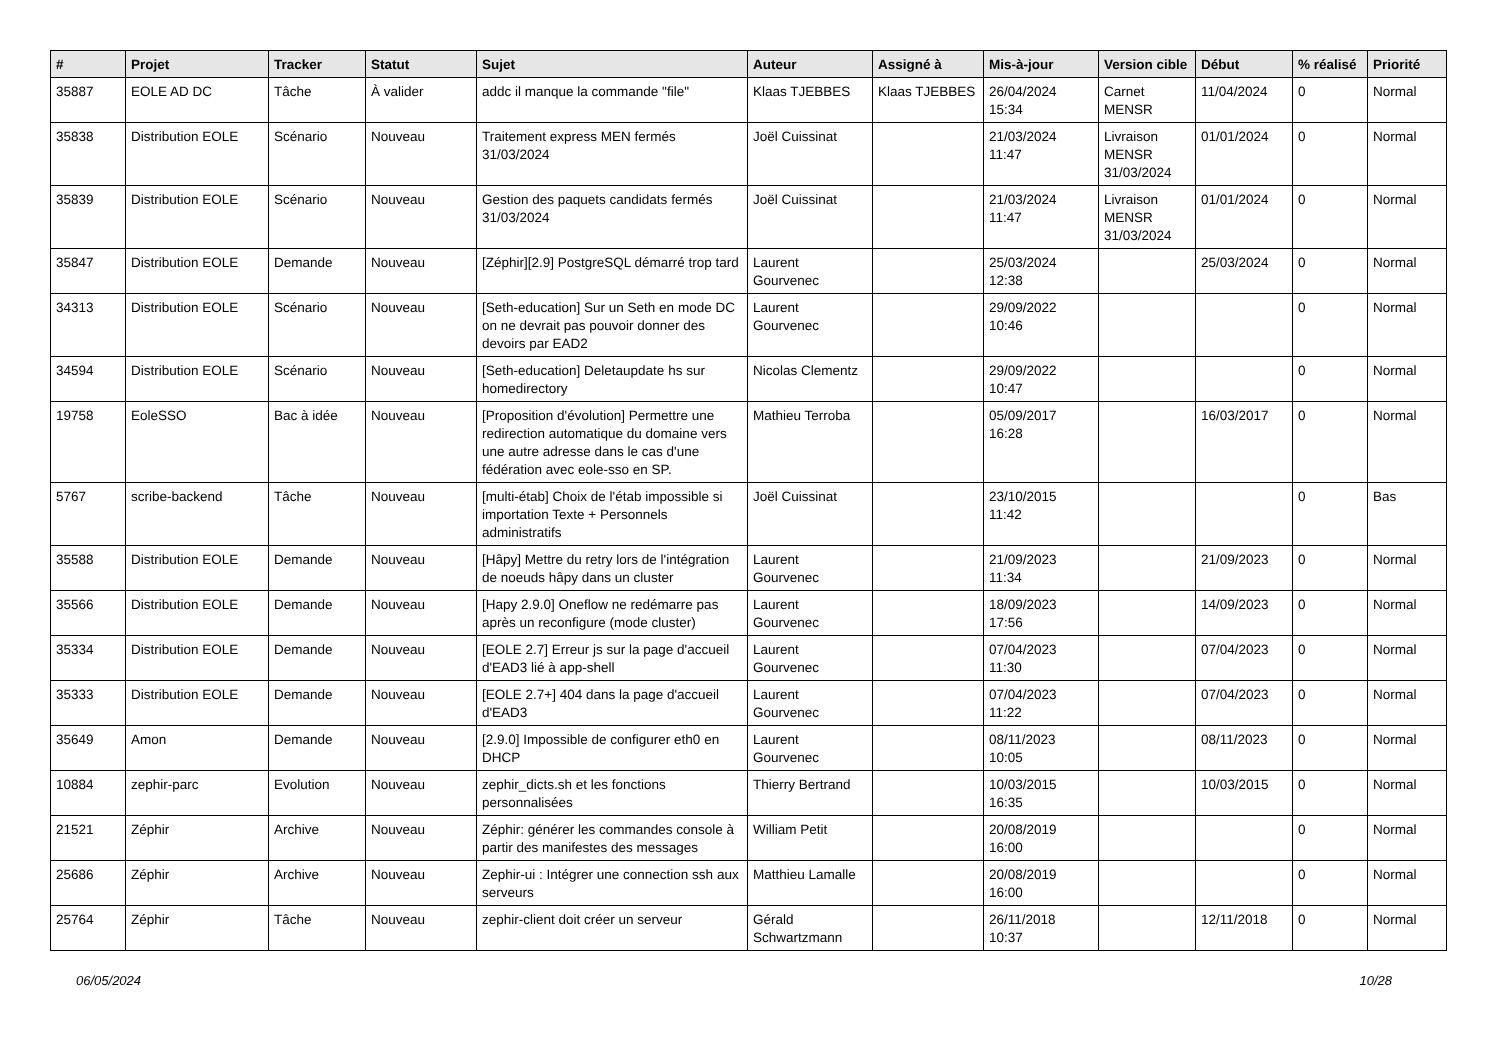| # | Projet | Tracker | Statut | Sujet | Auteur | Assigné à | Mis-à-jour | Version cible | Début | % réalisé | Priorité |
| --- | --- | --- | --- | --- | --- | --- | --- | --- | --- | --- | --- |
| 35887 | EOLE AD DC | Tâche | À valider | addc il manque la commande "file" | Klaas TJEBBES | Klaas TJEBBES | 26/04/2024 15:34 | Carnet MENSR | 11/04/2024 | 0 | Normal |
| 35838 | Distribution EOLE | Scénario | Nouveau | Traitement express MEN fermés 31/03/2024 | Joël Cuissinat | | 21/03/2024 11:47 | Livraison MENSR 31/03/2024 | 01/01/2024 | 0 | Normal |
| 35839 | Distribution EOLE | Scénario | Nouveau | Gestion des paquets candidats fermés 31/03/2024 | Joël Cuissinat | | 21/03/2024 11:47 | Livraison MENSR 31/03/2024 | 01/01/2024 | 0 | Normal |
| 35847 | Distribution EOLE | Demande | Nouveau | [Zéphir][2.9] PostgreSQL démarré trop tard | Laurent Gourvenec | | 25/03/2024 12:38 | | 25/03/2024 | 0 | Normal |
| 34313 | Distribution EOLE | Scénario | Nouveau | [Seth-education] Sur un Seth en mode DC on ne devrait pas pouvoir donner des devoirs par EAD2 | Laurent Gourvenec | | 29/09/2022 10:46 | | | 0 | Normal |
| 34594 | Distribution EOLE | Scénario | Nouveau | [Seth-education] Deletaupdate hs sur homedirectory | Nicolas Clementz | | 29/09/2022 10:47 | | | 0 | Normal |
| 19758 | EoleSSO | Bac à idée | Nouveau | [Proposition d'évolution] Permettre une redirection automatique du domaine vers une autre adresse dans le cas d'une fédération avec eole-sso en SP. | Mathieu Terroba | | 05/09/2017 16:28 | | 16/03/2017 | 0 | Normal |
| 5767 | scribe-backend | Tâche | Nouveau | [multi-étab] Choix de l'étab impossible si importation Texte + Personnels administratifs | Joël Cuissinat | | 23/10/2015 11:42 | | | 0 | Bas |
| 35588 | Distribution EOLE | Demande | Nouveau | [Hâpy] Mettre du retry lors de l'intégration de noeuds hâpy dans un cluster | Laurent Gourvenec | | 21/09/2023 11:34 | | 21/09/2023 | 0 | Normal |
| 35566 | Distribution EOLE | Demande | Nouveau | [Hapy 2.9.0] Oneflow ne redémarre pas après un reconfigure (mode cluster) | Laurent Gourvenec | | 18/09/2023 17:56 | | 14/09/2023 | 0 | Normal |
| 35334 | Distribution EOLE | Demande | Nouveau | [EOLE 2.7] Erreur js sur la page d'accueil d'EAD3 lié à app-shell | Laurent Gourvenec | | 07/04/2023 11:30 | | 07/04/2023 | 0 | Normal |
| 35333 | Distribution EOLE | Demande | Nouveau | [EOLE 2.7+] 404 dans la page d'accueil d'EAD3 | Laurent Gourvenec | | 07/04/2023 11:22 | | 07/04/2023 | 0 | Normal |
| 35649 | Amon | Demande | Nouveau | [2.9.0] Impossible de configurer eth0 en DHCP | Laurent Gourvenec | | 08/11/2023 10:05 | | 08/11/2023 | 0 | Normal |
| 10884 | zephir-parc | Evolution | Nouveau | zephir_dicts.sh et les fonctions personnalisées | Thierry Bertrand | | 10/03/2015 16:35 | | 10/03/2015 | 0 | Normal |
| 21521 | Zéphir | Archive | Nouveau | Zéphir: générer les commandes console à partir des manifestes des messages | William Petit | | 20/08/2019 16:00 | | | 0 | Normal |
| 25686 | Zéphir | Archive | Nouveau | Zephir-ui : Intégrer une connection ssh aux serveurs | Matthieu Lamalle | | 20/08/2019 16:00 | | | 0 | Normal |
| 25764 | Zéphir | Tâche | Nouveau | zephir-client doit créer un serveur | Gérald Schwartzmann | | 26/11/2018 10:37 | | 12/11/2018 | 0 | Normal |
06/05/2024 10/28